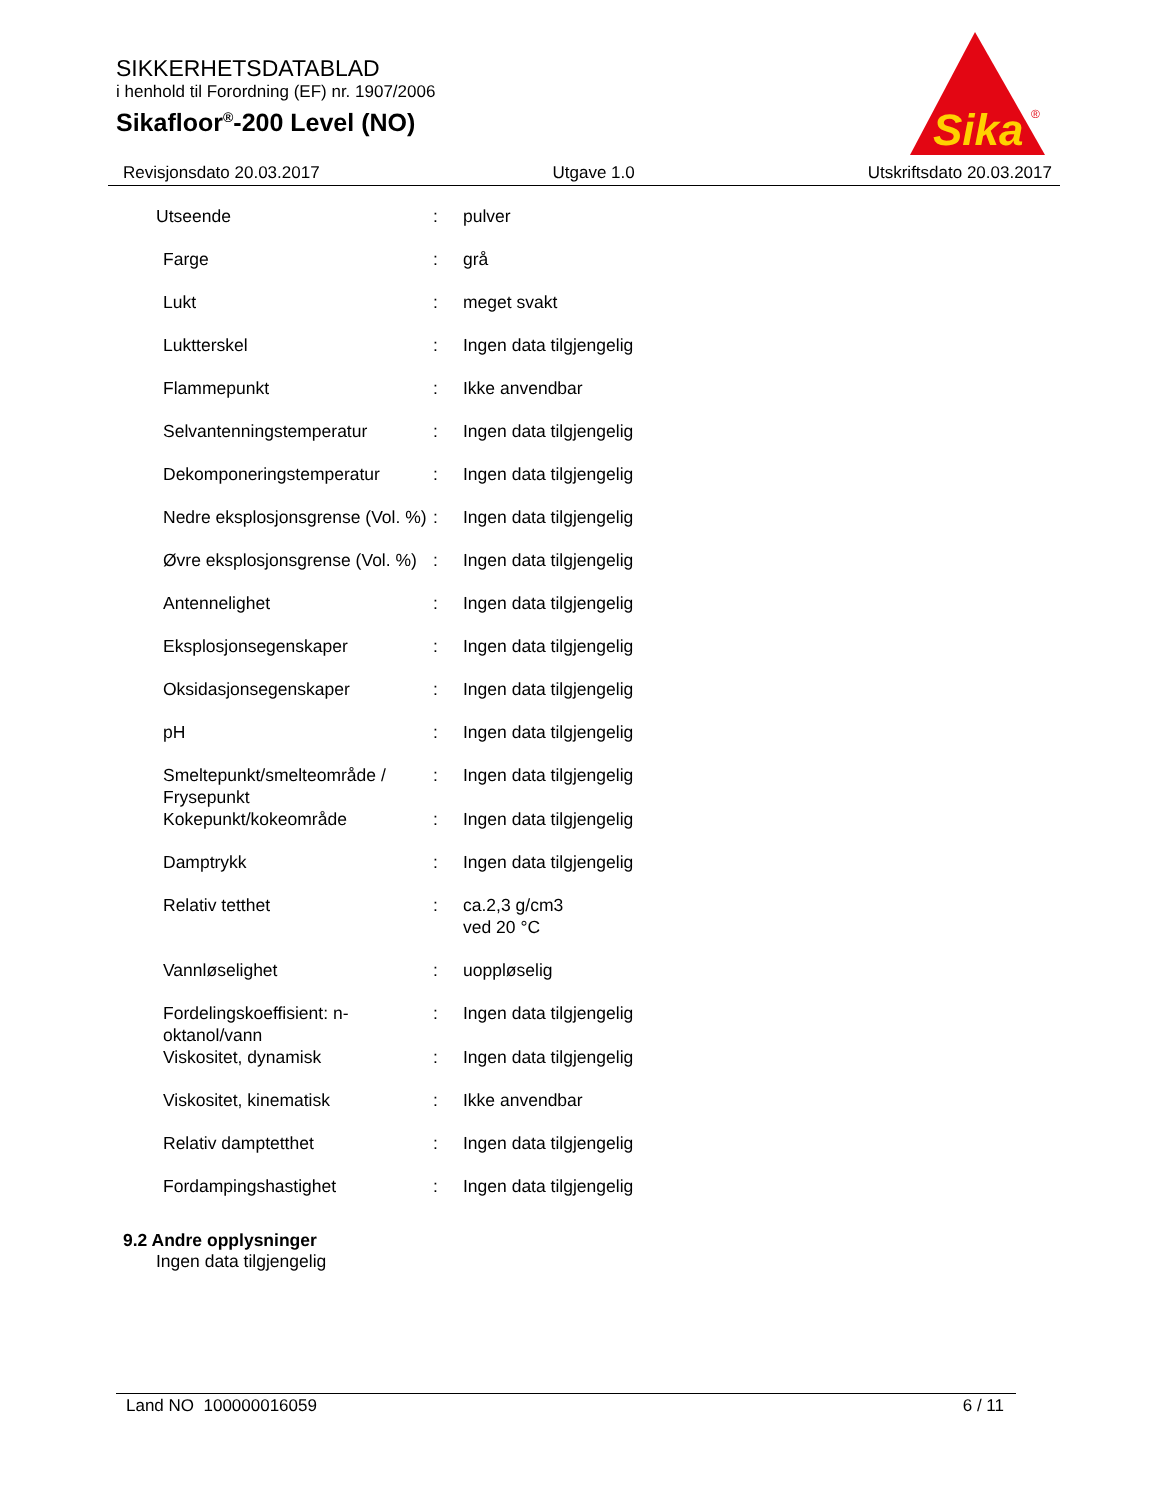SIKKERHETSDATABLAD
i henhold til Forordning (EF) nr. 1907/2006
Sikafloor<sup>®</sup>-200 Level (NO)
Sika
®
Revisjonsdato 20.03.2017 Utgave 1.0 Utskriftsdato 20.03.2017
| Utseende | : | pulver |
| Farge | : | grå |
| Lukt | : | meget svakt |
| Luktterskel | : | Ingen data tilgjengelig |
| Flammepunkt | : | Ikke anvendbar |
| Selvantenningstemperatur | : | Ingen data tilgjengelig |
| Dekomponeringstemperatur | : | Ingen data tilgjengelig |
| Nedre eksplosjonsgrense (Vol. %) | : | Ingen data tilgjengelig |
| Øvre eksplosjonsgrense (Vol. %) | : | Ingen data tilgjengelig |
| Antennelighet | : | Ingen data tilgjengelig |
| Eksplosjonsegenskaper | : | Ingen data tilgjengelig |
| Oksidasjonsegenskaper | : | Ingen data tilgjengelig |
| pH | : | Ingen data tilgjengelig |
| Smeltepunkt/smelteområde / Frysepunkt | : | Ingen data tilgjengelig |
| Kokepunkt/kokeområde | : | Ingen data tilgjengelig |
| Damptrykk | : | Ingen data tilgjengelig |
| Relativ tetthet | : | ca.2,3 g/cm3 ved 20 °C |
| Vannløselighet | : | uoppløselig |
| Fordelingskoeffisient: n-oktanol/vann | : | Ingen data tilgjengelig |
| Viskositet, dynamisk | : | Ingen data tilgjengelig |
| Viskositet, kinematisk | : | Ikke anvendbar |
| Relativ damptetthet | : | Ingen data tilgjengelig |
| Fordampingshastighet | : | Ingen data tilgjengelig |
9.2 Andre opplysninger
Ingen data tilgjengelig
Land NO 100000016059 6 / 11